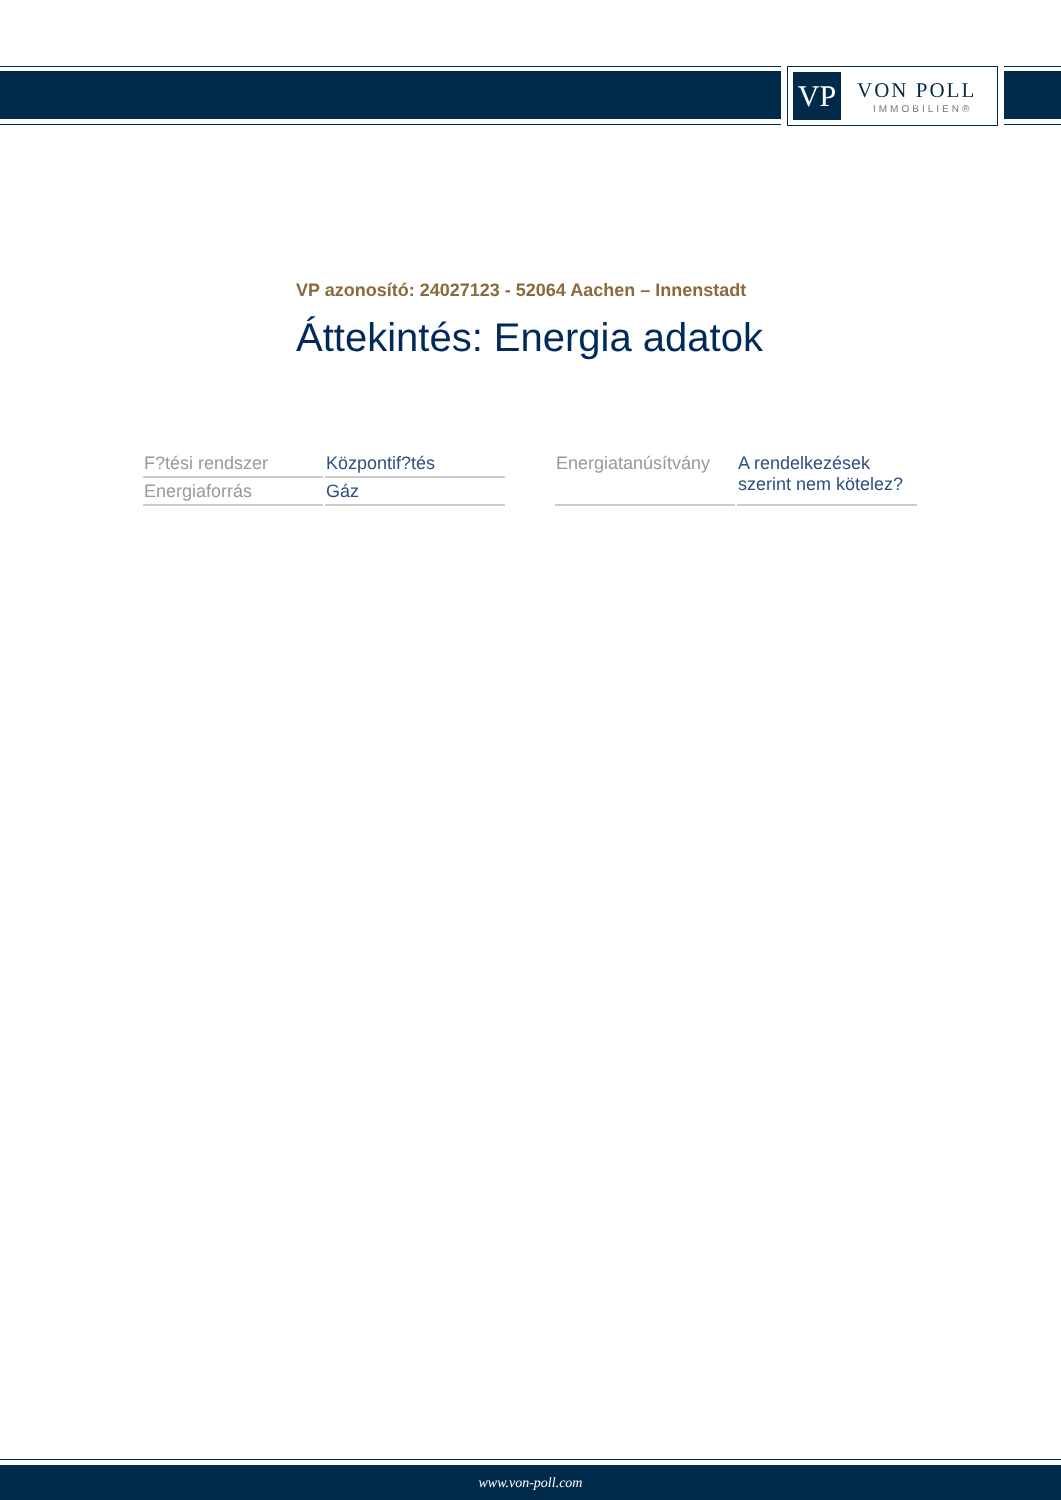VP
VON POLL
IMMOBILIEN®
VP azonosító: 24027123 - 52064 Aachen – Innenstadt
Áttekintés: Energia adatok
| F?tési rendszer | Központif?tés |
| Energiaforrás | Gáz |
| Energiatanúsítvány | A rendelkezések szerint nem kötelez? |
www.von-poll.com